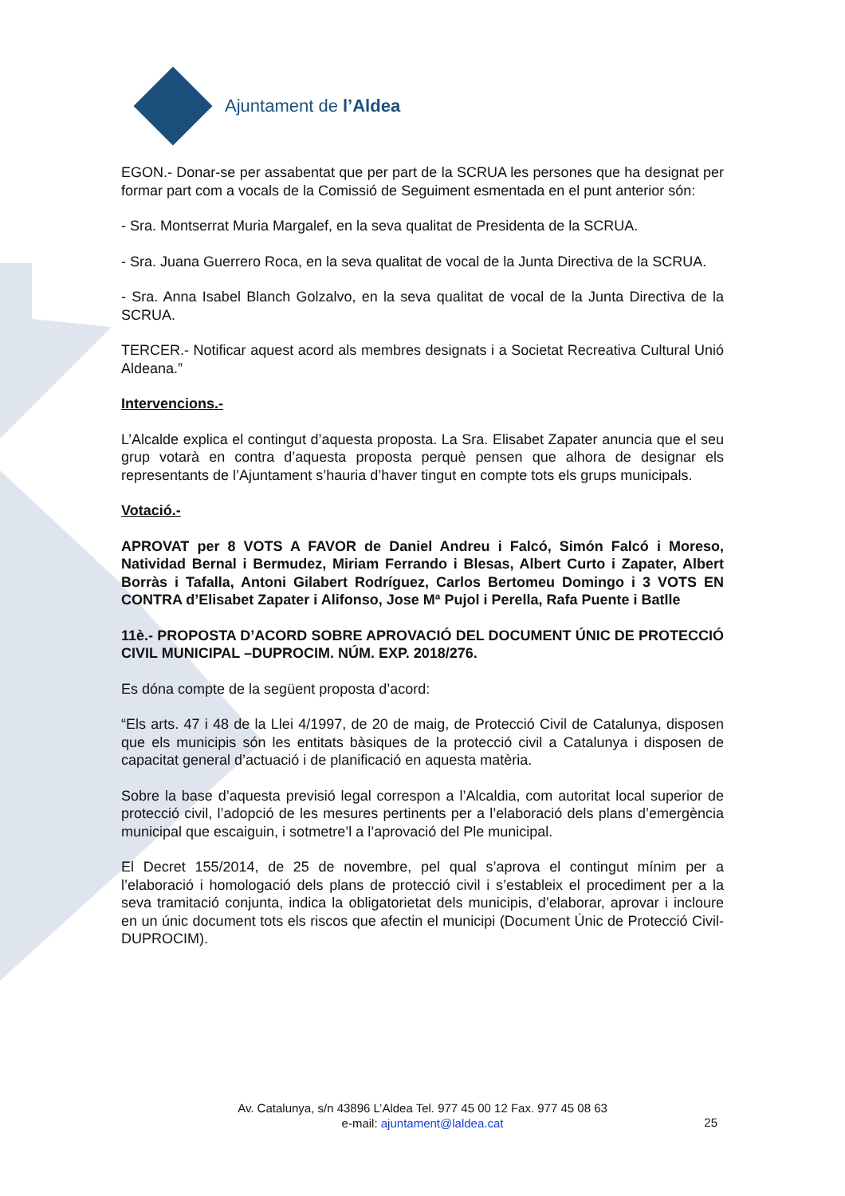Ajuntament de l’Aldea
EGON.- Donar-se per assabentat que per part de la SCRUA les persones que ha designat per formar part com a vocals de la Comissió de Seguiment esmentada en el punt anterior són:
- Sra. Montserrat Muria Margalef, en la seva qualitat de Presidenta de la SCRUA.
- Sra. Juana Guerrero Roca, en la seva qualitat de vocal de la Junta Directiva de la SCRUA.
- Sra. Anna Isabel Blanch Golzalvo, en la seva qualitat de vocal de la Junta Directiva de la SCRUA.
TERCER.- Notificar aquest acord als membres designats i a Societat Recreativa Cultural Unió Aldeana.”
Intervencions.-
L’Alcalde explica el contingut d’aquesta proposta. La Sra. Elisabet Zapater anuncia que el seu grup votarà en contra d’aquesta proposta perquè pensen que alhora de designar els representants de l’Ajuntament s’hauria d’haver tingut en compte tots els grups municipals.
Votació.-
APROVAT per 8 VOTS A FAVOR de Daniel Andreu i Falcó, Simón Falcó i Moreso, Natividad Bernal i Bermudez, Miriam Ferrando i Blesas, Albert Curto i Zapater, Albert Borràs i Tafalla, Antoni Gilabert Rodríguez, Carlos Bertomeu Domingo i 3 VOTS EN CONTRA d’Elisabet Zapater i Alifonso, Jose Mª Pujol i Perella, Rafa Puente i Batlle
11è.- PROPOSTA D’ACORD SOBRE APROVACIÓ DEL DOCUMENT ÚNIC DE PROTECCIÓ CIVIL MUNICIPAL –DUPROCIM. NÚM. EXP. 2018/276.
Es dóna compte de la següent proposta d’acord:
“Els arts. 47 i 48 de la Llei 4/1997, de 20 de maig, de Protecció Civil de Catalunya, disposen que els municipis són les entitats bàsiques de la protecció civil a Catalunya i disposen de capacitat general d’actuació i de planificació en aquesta matèria.
Sobre la base d’aquesta previsió legal correspon a l’Alcaldia, com autoritat local superior de protecció civil, l’adopció de les mesures pertinents per a l’elaboració dels plans d’emergència municipal que escaiguin, i sotmetre’l a l’aprovació del Ple municipal.
El Decret 155/2014, de 25 de novembre, pel qual s’aprova el contingut mínim per a l’elaboració i homologació dels plans de protecció civil i s’estableix el procediment per a la seva tramitació conjunta, indica la obligatorietat dels municipis, d’elaborar, aprovar i incloure en un únic document tots els riscos que afectin el municipi (Document Únic de Protecció Civil-DUPROCIM).
Av. Catalunya, s/n 43896 L’Aldea Tel. 977 45 00 12 Fax. 977 45 08 63
e-mail: ajuntament@laldea.cat
25